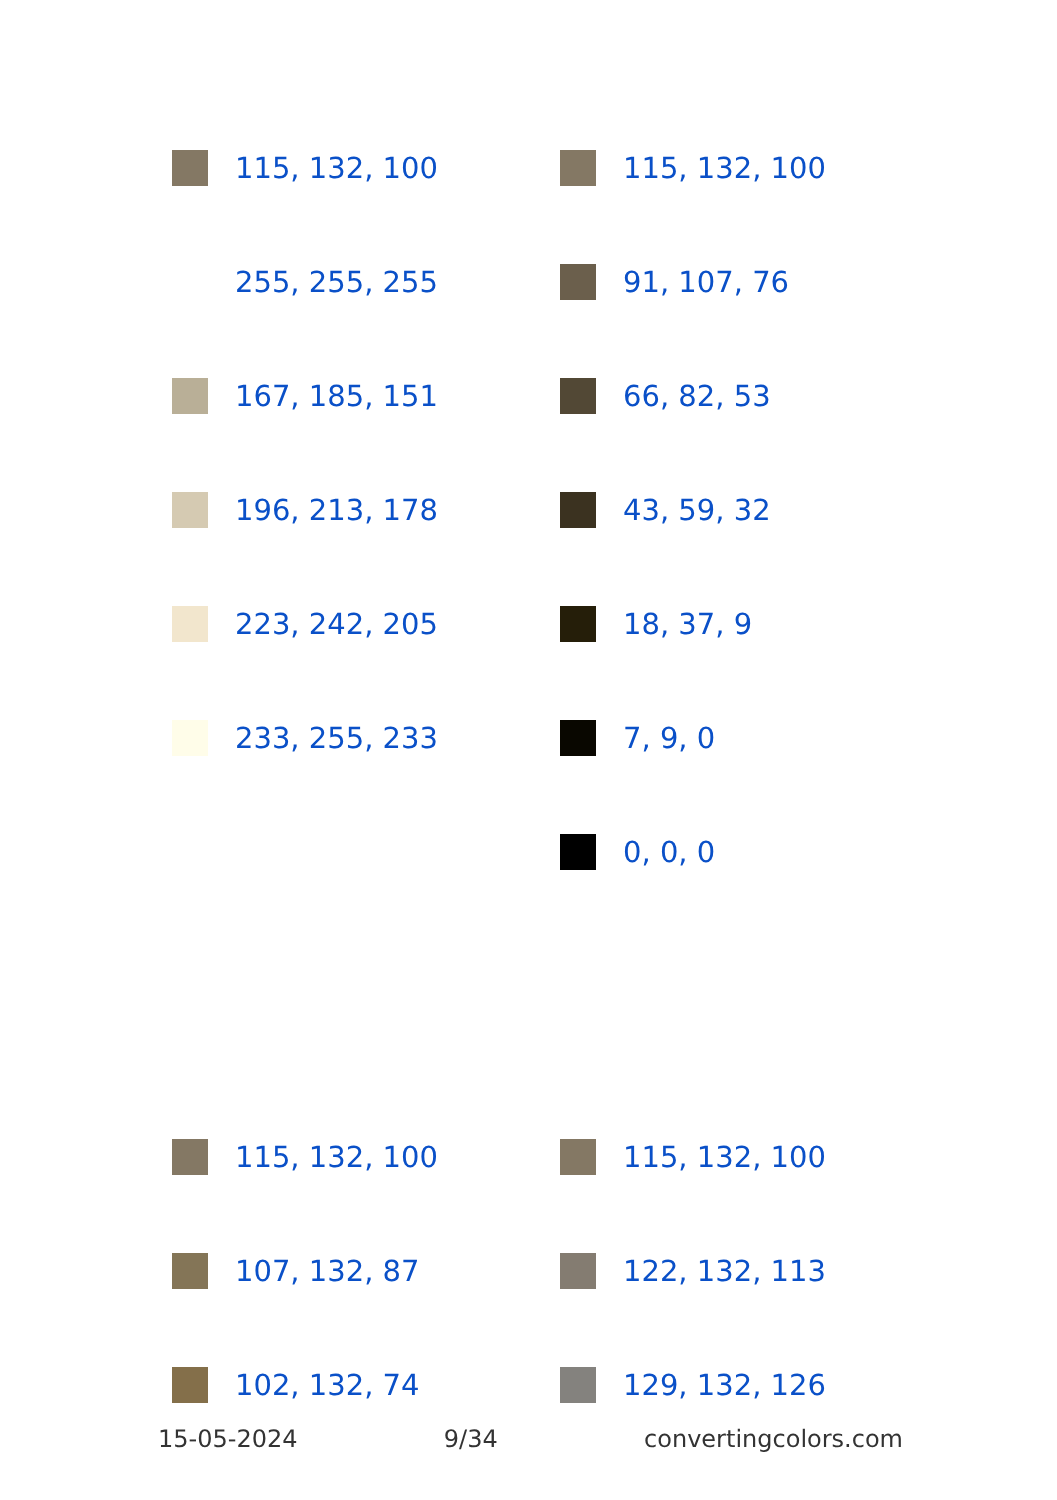115, 132, 100
115, 132, 100
255, 255, 255
91, 107, 76
167, 185, 151
66, 82, 53
196, 213, 178
43, 59, 32
223, 242, 205
18, 37, 9
233, 255, 233
7, 9, 0
0, 0, 0
115, 132, 100
115, 132, 100
107, 132, 87
122, 132, 113
102, 132, 74
129, 132, 126
15-05-2024 9/34 convertingcolors.com